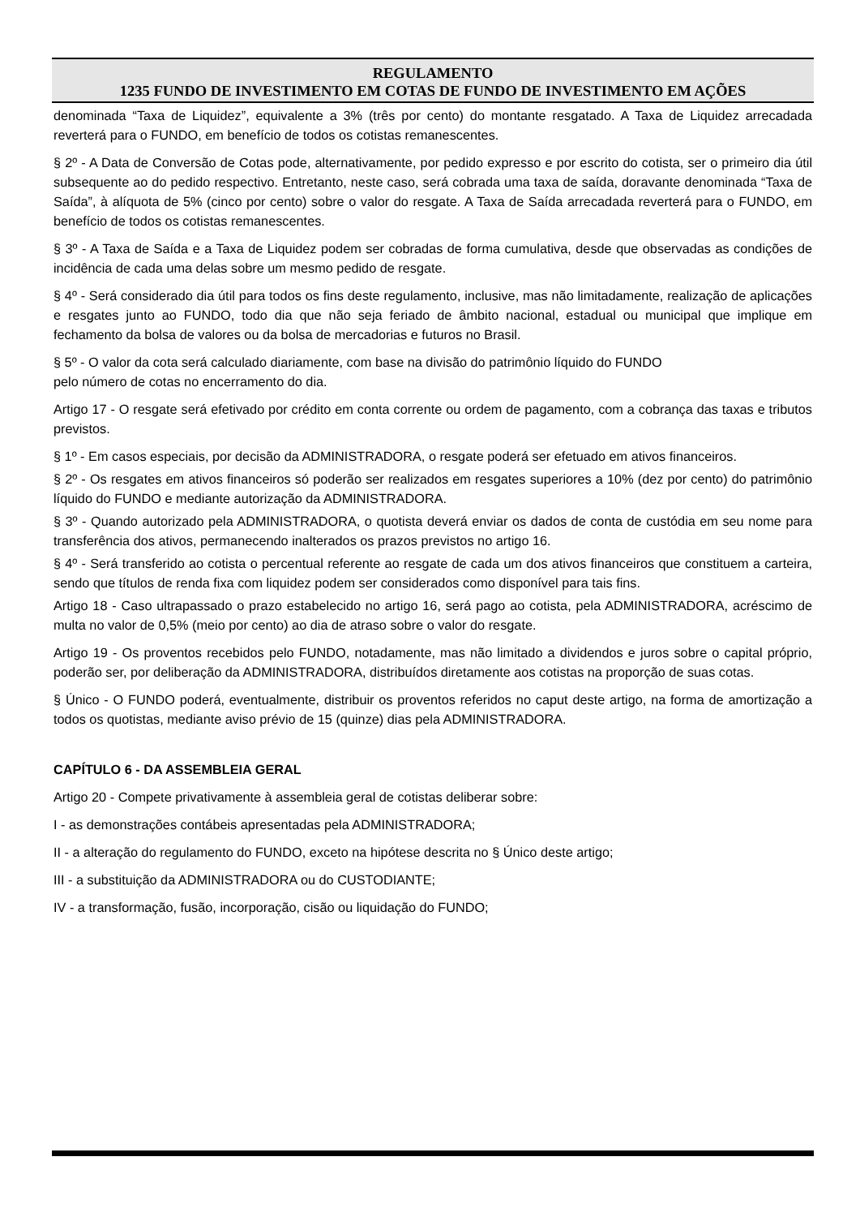REGULAMENTO
1235 FUNDO DE INVESTIMENTO EM COTAS DE FUNDO DE INVESTIMENTO EM AÇÕES
denominada “Taxa de Liquidez”, equivalente a 3% (três por cento) do montante resgatado. A Taxa de Liquidez arrecadada reverterá para o FUNDO, em benefício de todos os cotistas remanescentes.
§ 2º - A Data de Conversão de Cotas pode, alternativamente, por pedido expresso e por escrito do cotista, ser o primeiro dia útil subsequente ao do pedido respectivo. Entretanto, neste caso, será cobrada uma taxa de saída, doravante denominada “Taxa de Saída”, à alíquota de 5% (cinco por cento) sobre o valor do resgate. A Taxa de Saída arrecadada reverterá para o FUNDO, em benefício de todos os cotistas remanescentes.
§ 3º - A Taxa de Saída e a Taxa de Liquidez podem ser cobradas de forma cumulativa, desde que observadas as condições de incidência de cada uma delas sobre um mesmo pedido de resgate.
§ 4º - Será considerado dia útil para todos os fins deste regulamento, inclusive, mas não limitadamente, realização de aplicações e resgates junto ao FUNDO, todo dia que não seja feriado de âmbito nacional, estadual ou municipal que implique em fechamento da bolsa de valores ou da bolsa de mercadorias e futuros no Brasil.
§ 5º - O valor da cota será calculado diariamente, com base na divisão do patrimônio líquido do FUNDO
pelo número de cotas no encerramento do dia.
Artigo 17 - O resgate será efetivado por crédito em conta corrente ou ordem de pagamento, com a cobrança das taxas e tributos previstos.
§ 1º - Em casos especiais, por decisão da ADMINISTRADORA, o resgate poderá ser efetuado em ativos financeiros.
§ 2º - Os resgates em ativos financeiros só poderão ser realizados em resgates superiores a 10% (dez por cento) do patrimônio líquido do FUNDO e mediante autorização da ADMINISTRADORA.
§ 3º - Quando autorizado pela ADMINISTRADORA, o quotista deverá enviar os dados de conta de custódia em seu nome para transferência dos ativos, permanecendo inalterados os prazos previstos no artigo 16.
§ 4º - Será transferido ao cotista o percentual referente ao resgate de cada um dos ativos financeiros que constituem a carteira, sendo que títulos de renda fixa com liquidez podem ser considerados como disponível para tais fins.
Artigo 18 - Caso ultrapassado o prazo estabelecido no artigo 16, será pago ao cotista, pela ADMINISTRADORA, acréscimo de multa no valor de 0,5% (meio por cento) ao dia de atraso sobre o valor do resgate.
Artigo 19 - Os proventos recebidos pelo FUNDO, notadamente, mas não limitado a dividendos e juros sobre o capital próprio, poderão ser, por deliberação da ADMINISTRADORA, distribuídos diretamente aos cotistas na proporção de suas cotas.
§ Único - O FUNDO poderá, eventualmente, distribuir os proventos referidos no caput deste artigo, na forma de amortização a todos os quotistas, mediante aviso prévio de 15 (quinze) dias pela ADMINISTRADORA.
CAPÍTULO 6 - DA ASSEMBLEIA GERAL
Artigo 20 - Compete privativamente à assembleia geral de cotistas deliberar sobre:
I - as demonstrações contábeis apresentadas pela ADMINISTRADORA;
II - a alteração do regulamento do FUNDO, exceto na hipótese descrita no § Único deste artigo;
III - a substituição da ADMINISTRADORA ou do CUSTODIANTE;
IV - a transformação, fusão, incorporação, cisão ou liquidação do FUNDO;